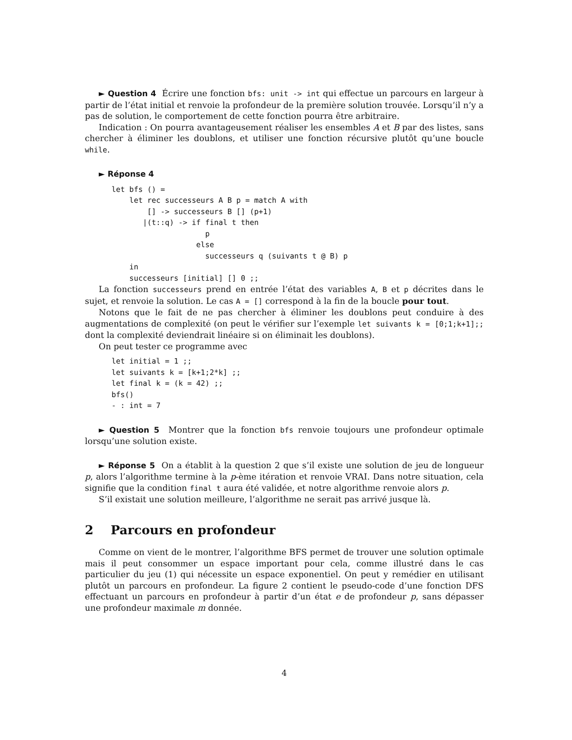► Question 4 Écrire une fonction bfs: unit -> int qui effectue un parcours en largeur à partir de l’état initial et renvoie la profondeur de la première solution trouvée. Lorsqu’il n’y a pas de solution, le comportement de cette fonction pourra être arbitraire.
Indication : On pourra avantageusement réaliser les ensembles A et B par des listes, sans chercher à éliminer les doublons, et utiliser une fonction récursive plutôt qu’une boucle while.
► Réponse 4
let bfs () =
    let rec successeurs A B p = match A with
        [] -> successeurs B [] (p+1)
       |(t::q) -> if final t then
                     p
                   else
                     successeurs q (suivants t @ B) p
    in
    successeurs [initial] [] 0 ;;
La fonction successeurs prend en entrée l’état des variables A, B et p décrites dans le sujet, et renvoie la solution. Le cas A = [] correspond à la fin de la boucle pour tout.
Notons que le fait de ne pas chercher à éliminer les doublons peut conduire à des augmentations de complexité (on peut le vérifier sur l’exemple let suivants k = [0;1;k+1];; dont la complexité deviendrait linéaire si on éliminait les doublons).
On peut tester ce programme avec
let initial = 1 ;;
let suivants k = [k+1;2*k] ;;
let final k = (k = 42) ;;
bfs()
- : int = 7
► Question 5 Montrer que la fonction bfs renvoie toujours une profondeur optimale lorsqu’une solution existe.
► Réponse 5 On a établit à la question 2 que s’il existe une solution de jeu de longueur p, alors l’algorithme termine à la p-ème itération et renvoie VRAI. Dans notre situation, cela signifie que la condition final t aura été validée, et notre algorithme renvoie alors p.
S’il existait une solution meilleure, l’algorithme ne serait pas arrivé jusque là.
2 Parcours en profondeur
Comme on vient de le montrer, l’algorithme BFS permet de trouver une solution optimale mais il peut consommer un espace important pour cela, comme illustré dans le cas particulier du jeu (1) qui nécessite un espace exponentiel. On peut y remédier en utilisant plutôt un parcours en profondeur. La figure 2 contient le pseudo-code d’une fonction DFS effectuant un parcours en profondeur à partir d’un état e de profondeur p, sans dépasser une profondeur maximale m donnée.
4